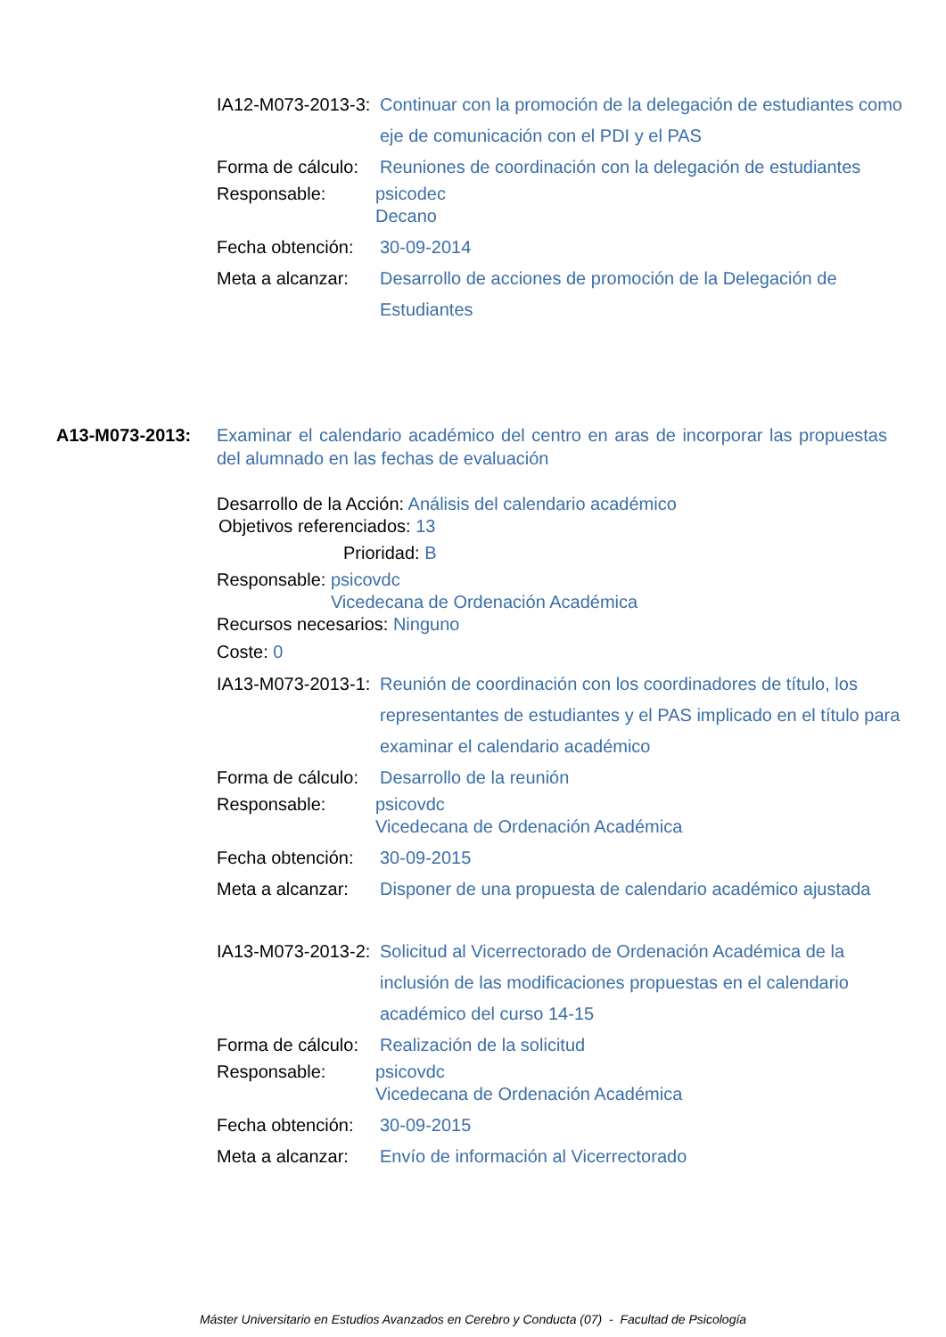IA12-M073-2013-3:
Continuar con la promoción de la delegación de estudiantes como eje de comunicación con el PDI y el PAS
Forma de cálculo:
Reuniones de coordinación con la delegación de estudiantes
Responsable: psicodec
Decano
Fecha obtención:
30-09-2014
Meta a alcanzar:
Desarrollo de acciones de promoción de la Delegación de Estudiantes
A13-M073-2013: Examinar el calendario académico del centro en aras de incorporar las propuestas del alumnado en las fechas de evaluación
Desarrollo de la Acción: Análisis del calendario académico
Objetivos referenciados: 13
Prioridad: B
Responsable: psicovdc
Vicedecana de Ordenación Académica
Recursos necesarios: Ninguno
Coste: 0
IA13-M073-2013-1:
Reunión de coordinación con los coordinadores de título, los representantes de estudiantes y el PAS implicado en el título para examinar el calendario académico
Forma de cálculo:
Desarrollo de la reunión
Responsable: psicovdc
Vicedecana de Ordenación Académica
Fecha obtención:
30-09-2015
Meta a alcanzar:
Disponer de una propuesta de calendario académico ajustada
IA13-M073-2013-2:
Solicitud al Vicerrectorado de Ordenación Académica de la inclusión de las modificaciones propuestas en el calendario académico del curso 14-15
Forma de cálculo:
Realización de la solicitud
Responsable: psicovdc
Vicedecana de Ordenación Académica
Fecha obtención:
30-09-2015
Meta a alcanzar:
Envío de información al Vicerrectorado
Máster Universitario en Estudios Avanzados en Cerebro y Conducta (07) - Facultad de Psicología